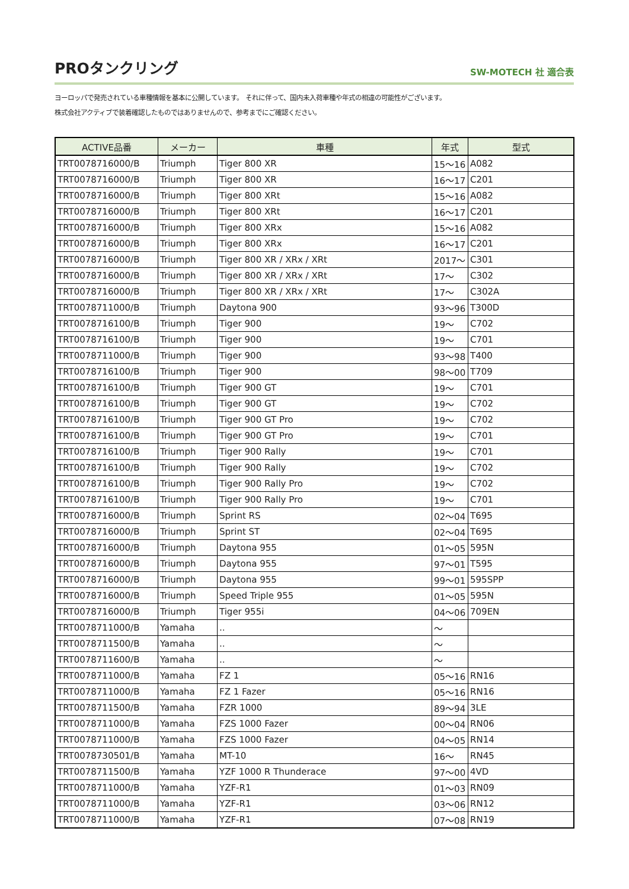PROタンクリング
SW-MOTECH 社 適合表
ヨーロッパで発売されている車種情報を基本に公開しています。 それに伴って、国内未入荷車種や年式の相違の可能性がございます。
株式会社アクティブで装着確認したものではありませんので、参考までにご確認ください。
| ACTIVE品番 | メーカー | 車種 | 年式 | 型式 |
| --- | --- | --- | --- | --- |
| TRT0078716000/B | Triumph | Tiger 800 XR | 15～16 | A082 |
| TRT0078716000/B | Triumph | Tiger 800 XR | 16～17 | C201 |
| TRT0078716000/B | Triumph | Tiger 800 XRt | 15～16 | A082 |
| TRT0078716000/B | Triumph | Tiger 800 XRt | 16～17 | C201 |
| TRT0078716000/B | Triumph | Tiger 800 XRx | 15～16 | A082 |
| TRT0078716000/B | Triumph | Tiger 800 XRx | 16～17 | C201 |
| TRT0078716000/B | Triumph | Tiger 800 XR / XRx / XRt | 2017～ | C301 |
| TRT0078716000/B | Triumph | Tiger 800 XR / XRx / XRt | 17～ | C302 |
| TRT0078716000/B | Triumph | Tiger 800 XR / XRx / XRt | 17～ | C302A |
| TRT0078711000/B | Triumph | Daytona 900 | 93～96 | T300D |
| TRT0078716100/B | Triumph | Tiger 900 | 19～ | C702 |
| TRT0078716100/B | Triumph | Tiger 900 | 19～ | C701 |
| TRT0078711000/B | Triumph | Tiger 900 | 93～98 | T400 |
| TRT0078716100/B | Triumph | Tiger 900 | 98～00 | T709 |
| TRT0078716100/B | Triumph | Tiger 900 GT | 19～ | C701 |
| TRT0078716100/B | Triumph | Tiger 900 GT | 19～ | C702 |
| TRT0078716100/B | Triumph | Tiger 900 GT Pro | 19～ | C702 |
| TRT0078716100/B | Triumph | Tiger 900 GT Pro | 19～ | C701 |
| TRT0078716100/B | Triumph | Tiger 900 Rally | 19～ | C701 |
| TRT0078716100/B | Triumph | Tiger 900 Rally | 19～ | C702 |
| TRT0078716100/B | Triumph | Tiger 900 Rally Pro | 19～ | C702 |
| TRT0078716100/B | Triumph | Tiger 900 Rally Pro | 19～ | C701 |
| TRT0078716000/B | Triumph | Sprint RS | 02～04 | T695 |
| TRT0078716000/B | Triumph | Sprint ST | 02～04 | T695 |
| TRT0078716000/B | Triumph | Daytona 955 | 01～05 | 595N |
| TRT0078716000/B | Triumph | Daytona 955 | 97～01 | T595 |
| TRT0078716000/B | Triumph | Daytona 955 | 99～01 | 595SPP |
| TRT0078716000/B | Triumph | Speed Triple 955 | 01～05 | 595N |
| TRT0078716000/B | Triumph | Tiger 955i | 04～06 | 709EN |
| TRT0078711000/B | Yamaha | .. | ～ | |
| TRT0078711500/B | Yamaha | .. | ～ | |
| TRT0078711600/B | Yamaha | .. | ～ | |
| TRT0078711000/B | Yamaha | FZ 1 | 05～16 | RN16 |
| TRT0078711000/B | Yamaha | FZ 1 Fazer | 05～16 | RN16 |
| TRT0078711500/B | Yamaha | FZR 1000 | 89～94 | 3LE |
| TRT0078711000/B | Yamaha | FZS 1000 Fazer | 00～04 | RN06 |
| TRT0078711000/B | Yamaha | FZS 1000 Fazer | 04～05 | RN14 |
| TRT0078730501/B | Yamaha | MT-10 | 16～ | RN45 |
| TRT0078711500/B | Yamaha | YZF 1000 R Thunderace | 97～00 | 4VD |
| TRT0078711000/B | Yamaha | YZF-R1 | 01～03 | RN09 |
| TRT0078711000/B | Yamaha | YZF-R1 | 03～06 | RN12 |
| TRT0078711000/B | Yamaha | YZF-R1 | 07～08 | RN19 |